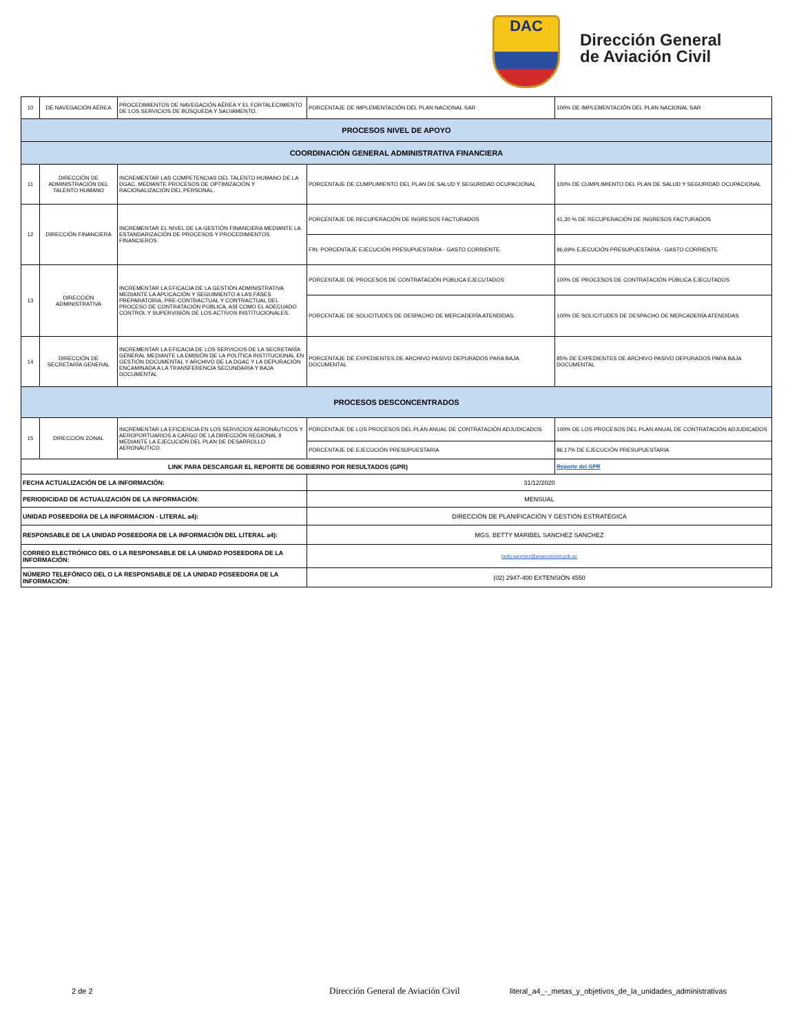DAC
Dirección General
de Aviación Civil
| 10 | DE NAVEGACIÓN AÉREA | PROCEDIMIENTOS DE NAVEGACIÓN AÉREA Y EL FORTALECIMIENTO DE LOS SERVICIOS DE BÚSQUEDA Y SALVAMENTO. | PORCENTAJE DE IMPLEMENTACIÓN DEL PLAN NACIONAL SAR | 100% DE IMPLEMENTACIÓN DEL PLAN NACIONAL SAR |
| PROCESOS NIVEL DE APOYO | | | | |
| COORDINACIÓN GENERAL ADMINISTRATIVA FINANCIERA | | | | |
| 11 | DIRECCIÓN DE ADMINISTRACIÓN DEL TALENTO HUMANO | INCREMENTAR LAS COMPETENCIAS DEL TALENTO HUMANO DE LA DGAC, MEDIANTE PROCESOS DE OPTIMIZACIÓN Y RACIONALIZACIÓN DEL PERSONAL. | PORCENTAJE DE CUMPLIMIENTO DEL PLAN DE SALUD Y SEGURIDAD OCUPACIONAL | 100% DE CUMPLIMIENTO DEL PLAN DE SALUD Y SEGURIDAD OCUPACIONAL |
| 12 | DIRECCIÓN FINANCIERA | INCREMENTAR EL NIVEL DE LA GESTIÓN FINANCIERA MEDIANTE LA ESTANDARIZACIÓN DE PROCESOS Y PROCEDIMIENTOS FINANCIEROS. | PORCENTAJE DE RECUPERACIÓN DE INGRESOS FACTURADOS | 41,30 % DE RECUPERACIÓN DE INGRESOS FACTURADOS |
| | | | FIN: PORCENTAJE EJECUCIÓN PRESUPUESTARIA - GASTO CORRIENTE. | 96,69% EJECUCIÓN PRESUPUESTARIA - GASTO CORRIENTE |
| 13 | DIRECCIÓN ADMINISTRATIVA | INCREMENTAR LA EFICACIA DE LA GESTIÓN ADMINISTRATIVA MEDIANTE LA APLICACIÓN Y SEGUIMIENTO A LAS FASES PREPARATORIA, PRE-CONTRACTUAL Y CONTRACTUAL DEL PROCESO DE CONTRATACIÓN PÚBLICA, ASÍ COMO EL ADECUADO CONTROL Y SUPERVISIÓN DE LOS ACTIVOS INSTITUCIONALES. | PORCENTAJE DE PROCESOS DE CONTRATACIÓN PÚBLICA EJECUTADOS | 100% DE PROCESOS DE CONTRATACIÓN PÚBLICA EJECUTADOS |
| | | | PORCENTAJE DE SOLICITUDES DE DESPACHO DE MERCADERÍA ATENDIDAS. | 100% DE SOLICITUDES DE DESPACHO DE MERCADERÍA ATENDIDAS. |
| 14 | DIRECCIÓN DE SECRETARÍA GENERAL | INCREMENTAR LA EFICACIA DE LOS SERVICIOS DE LA SECRETARÍA GENERAL MEDIANTE LA EMISIÓN DE LA POLÍTICA INSTITUCIONAL EN GESTIÓN DOCUMENTAL Y ARCHIVO DE LA DGAC Y LA DEPURACIÓN ENCAMINADA A LA TRANSFERENCIA SECUNDARIA Y BAJA DOCUMENTAL | PORCENTAJE DE EXPEDIENTES DE ARCHIVO PASIVO DEPURADOS PARA BAJA DOCUMENTAL | 85% DE EXPEDIENTES DE ARCHIVO PASIVO DEPURADOS PARA BAJA DOCUMENTAL |
| PROCESOS DESCONCENTRADOS | | | | |
| 15 | DIRECCIÓN ZONAL | INCREMENTAR LA EFICIENCIA EN LOS SERVICIOS AERONÁUTICOS Y AEROPORTUARIOS A CARGO DE LA DIRECCIÓN REGIONAL II MEDIANTE LA EJECUCIÓN DEL PLAN DE DESARROLLO AERONÁUTICO. | PORCENTAJE DE LOS PROCESOS DEL PLAN ANUAL DE CONTRATACIÓN ADJUDICADOS | 100% DE LOS PROCESOS DEL PLAN ANUAL DE CONTRATACIÓN ADJUDICADOS |
| | | | PORCENTAJE DE EJECUCIÓN PRESUPUESTARIA | 86,17% DE EJECUCIÓN PRESUPUESTARIA |
| LINK PARA DESCARGAR EL REPORTE DE GOBIERNO POR RESULTADOS (GPR) | | | | Reporte del GPR |
| FECHA ACTUALIZACIÓN DE LA INFORMACIÓN: | | | 31/12/2020 | |
| PERIODICIDAD DE ACTUALIZACIÓN DE LA INFORMACIÓN: | | | MENSUAL | |
| UNIDAD POSEEDORA DE LA INFORMACION - LITERAL a4): | | | DIRECCIÓN DE PLANIFICACIÓN Y GESTIÓN ESTRATÉGICA | |
| RESPONSABLE DE LA UNIDAD POSEEDORA DE LA INFORMACIÓN DEL LITERAL a4): | | | MGS. BETTY MARIBEL SANCHEZ SANCHEZ | |
| CORREO ELECTRÓNICO DEL O LA RESPONSABLE DE LA UNIDAD POSEEDORA DE LA INFORMACIÓN: | | | betty.sanchez@aviacioncivil.gob.ec | |
| NÚMERO TELEFÓNICO DEL O LA RESPONSABLE DE LA UNIDAD POSEEDORA DE LA INFORMACIÓN: | | | (02) 2947-400 EXTENSIÓN 4550 | |
2 de 2 Dirección General de Aviación Civil literal_a4_-_metas_y_objetivos_de_la_unidades_administrativas